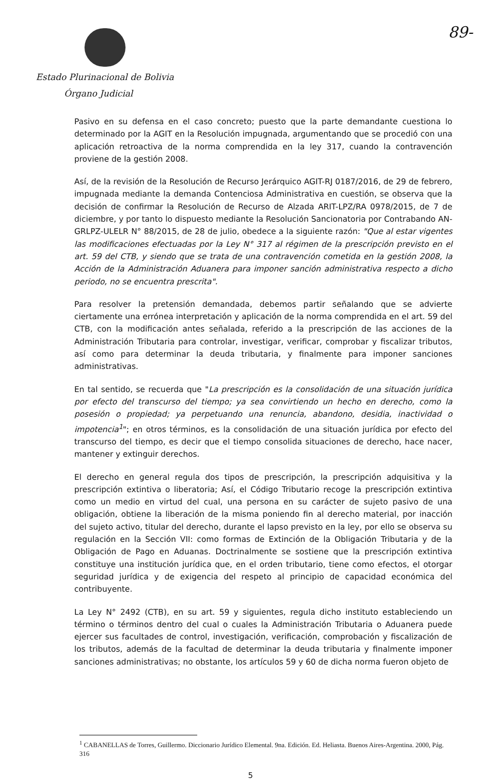89-
Estado Plurinacional de Bolivia
Órgano Judicial
Pasivo en su defensa en el caso concreto; puesto que la parte demandante cuestiona lo determinado por la AGIT en la Resolución impugnada, argumentando que se procedió con una aplicación retroactiva de la norma comprendida en la ley 317, cuando la contravención proviene de la gestión 2008.
Así, de la revisión de la Resolución de Recurso Jerárquico AGIT-RJ 0187/2016, de 29 de febrero, impugnada mediante la demanda Contenciosa Administrativa en cuestión, se observa que la decisión de confirmar la Resolución de Recurso de Alzada ARIT-LPZ/RA 0978/2015, de 7 de diciembre, y por tanto lo dispuesto mediante la Resolución Sancionatoria por Contrabando AN-GRLPZ-ULELR N° 88/2015, de 28 de julio, obedece a la siguiente razón: "Que al estar vigentes las modificaciones efectuadas por la Ley N° 317 al régimen de la prescripción previsto en el art. 59 del CTB, y siendo que se trata de una contravención cometida en la gestión 2008, la Acción de la Administración Aduanera para imponer sanción administrativa respecto a dicho periodo, no se encuentra prescrita".
Para resolver la pretensión demandada, debemos partir señalando que se advierte ciertamente una errónea interpretación y aplicación de la norma comprendida en el art. 59 del CTB, con la modificación antes señalada, referido a la prescripción de las acciones de la Administración Tributaria para controlar, investigar, verificar, comprobar y fiscalizar tributos, así como para determinar la deuda tributaria, y finalmente para imponer sanciones administrativas.
En tal sentido, se recuerda que "La prescripción es la consolidación de una situación jurídica por efecto del transcurso del tiempo; ya sea convirtiendo un hecho en derecho, como la posesión o propiedad; ya perpetuando una renuncia, abandono, desidia, inactividad o impotencia<sup>1</sup>"; en otros términos, es la consolidación de una situación jurídica por efecto del transcurso del tiempo, es decir que el tiempo consolida situaciones de derecho, hace nacer, mantener y extinguir derechos.
El derecho en general regula dos tipos de prescripción, la prescripción adquisitiva y la prescripción extintiva o liberatoria; Así, el Código Tributario recoge la prescripción extintiva como un medio en virtud del cual, una persona en su carácter de sujeto pasivo de una obligación, obtiene la liberación de la misma poniendo fin al derecho material, por inacción del sujeto activo, titular del derecho, durante el lapso previsto en la ley, por ello se observa su regulación en la Sección VII: como formas de Extinción de la Obligación Tributaria y de la Obligación de Pago en Aduanas. Doctrinalmente se sostiene que la prescripción extintiva constituye una institución jurídica que, en el orden tributario, tiene como efectos, el otorgar seguridad jurídica y de exigencia del respeto al principio de capacidad económica del contribuyente.
La Ley N° 2492 (CTB), en su art. 59 y siguientes, regula dicho instituto estableciendo un término o términos dentro del cual o cuales la Administración Tributaria o Aduanera puede ejercer sus facultades de control, investigación, verificación, comprobación y fiscalización de los tributos, además de la facultad de determinar la deuda tributaria y finalmente imponer sanciones administrativas; no obstante, los artículos 59 y 60 de dicha norma fueron objeto de
<sup>1</sup> CABANELLAS de Torres, Guillermo. Diccionario Jurídico Elemental. 9na. Edición. Ed. Heliasta. Buenos Aires-Argentina. 2000, Pág. 316
5